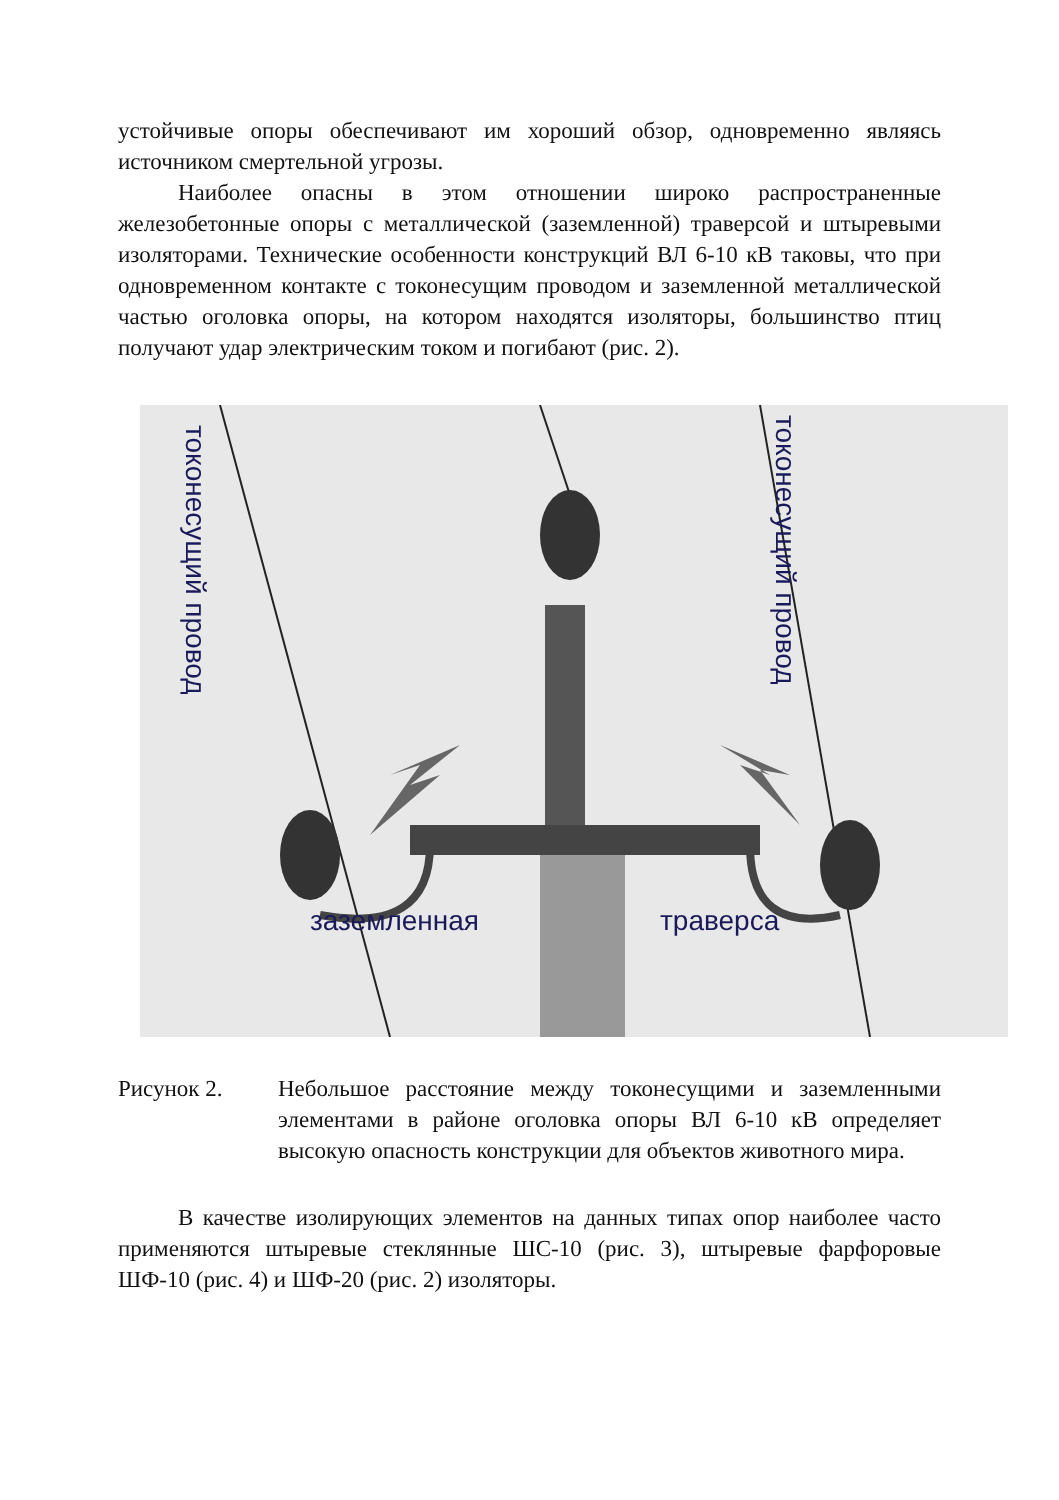устойчивые опоры обеспечивают им хороший обзор, одновременно являясь источником смертельной угрозы.
Наиболее опасны в этом отношении широко распространенные железобетонные опоры с металлической (заземленной) траверсой и штыревыми изоляторами. Технические особенности конструкций ВЛ 6-10 кВ таковы, что при одновременном контакте с токонесущим проводом и заземленной металлической частью оголовка опоры, на котором находятся изоляторы, большинство птиц получают удар электрическим током и погибают (рис. 2).
заземленная траверса
токонесущий провод
токонесущий провод
Рисунок 2. Небольшое расстояние между токонесущими и заземленными элементами в районе оголовка опоры ВЛ 6-10 кВ определяет высокую опасность конструкции для объектов животного мира.
В качестве изолирующих элементов на данных типах опор наиболее часто применяются штыревые стеклянные ШС-10 (рис. 3), штыревые фарфоровые ШФ-10 (рис. 4) и ШФ-20 (рис. 2) изоляторы.